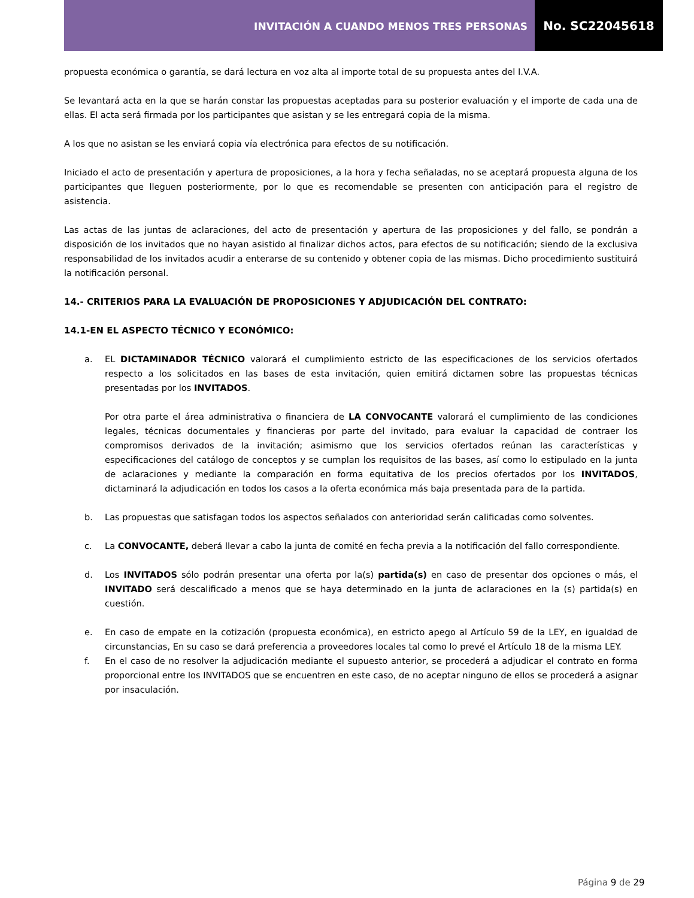INVITACIÓN A CUANDO MENOS TRES PERSONAS
No. SC22045618
propuesta económica o garantía, se dará lectura en voz alta al importe total de su propuesta antes del I.V.A.
Se levantará acta en la que se harán constar las propuestas aceptadas para su posterior evaluación y el importe de cada una de ellas. El acta será firmada por los participantes que asistan y se les entregará copia de la misma.
A los que no asistan se les enviará copia vía electrónica para efectos de su notificación.
Iniciado el acto de presentación y apertura de proposiciones, a la hora y fecha señaladas, no se aceptará propuesta alguna de los participantes que lleguen posteriormente, por lo que es recomendable se presenten con anticipación para el registro de asistencia.
Las actas de las juntas de aclaraciones, del acto de presentación y apertura de las proposiciones y del fallo, se pondrán a disposición de los invitados que no hayan asistido al finalizar dichos actos, para efectos de su notificación; siendo de la exclusiva responsabilidad de los invitados acudir a enterarse de su contenido y obtener copia de las mismas. Dicho procedimiento sustituirá la notificación personal.
14.- CRITERIOS PARA LA EVALUACIÓN DE PROPOSICIONES Y ADJUDICACIÓN DEL CONTRATO:
14.1-EN EL ASPECTO TÉCNICO Y ECONÓMICO:
a. EL DICTAMINADOR TÉCNICO valorará el cumplimiento estricto de las especificaciones de los servicios ofertados respecto a los solicitados en las bases de esta invitación, quien emitirá dictamen sobre las propuestas técnicas presentadas por los INVITADOS.
Por otra parte el área administrativa o financiera de LA CONVOCANTE valorará el cumplimiento de las condiciones legales, técnicas documentales y financieras por parte del invitado, para evaluar la capacidad de contraer los compromisos derivados de la invitación; asimismo que los servicios ofertados reúnan las características y especificaciones del catálogo de conceptos y se cumplan los requisitos de las bases, así como lo estipulado en la junta de aclaraciones y mediante la comparación en forma equitativa de los precios ofertados por los INVITADOS, dictaminará la adjudicación en todos los casos a la oferta económica más baja presentada para de la partida.
b. Las propuestas que satisfagan todos los aspectos señalados con anterioridad serán calificadas como solventes.
c. La CONVOCANTE, deberá llevar a cabo la junta de comité en fecha previa a la notificación del fallo correspondiente.
d. Los INVITADOS sólo podrán presentar una oferta por la(s) partida(s) en caso de presentar dos opciones o más, el INVITADO será descalificado a menos que se haya determinado en la junta de aclaraciones en la (s) partida(s) en cuestión.
e. En caso de empate en la cotización (propuesta económica), en estricto apego al Artículo 59 de la LEY, en igualdad de circunstancias, En su caso se dará preferencia a proveedores locales tal como lo prevé el Artículo 18 de la misma LEY.
f. En el caso de no resolver la adjudicación mediante el supuesto anterior, se procederá a adjudicar el contrato en forma proporcional entre los INVITADOS que se encuentren en este caso, de no aceptar ninguno de ellos se procederá a asignar por insaculación.
Página 9 de 29